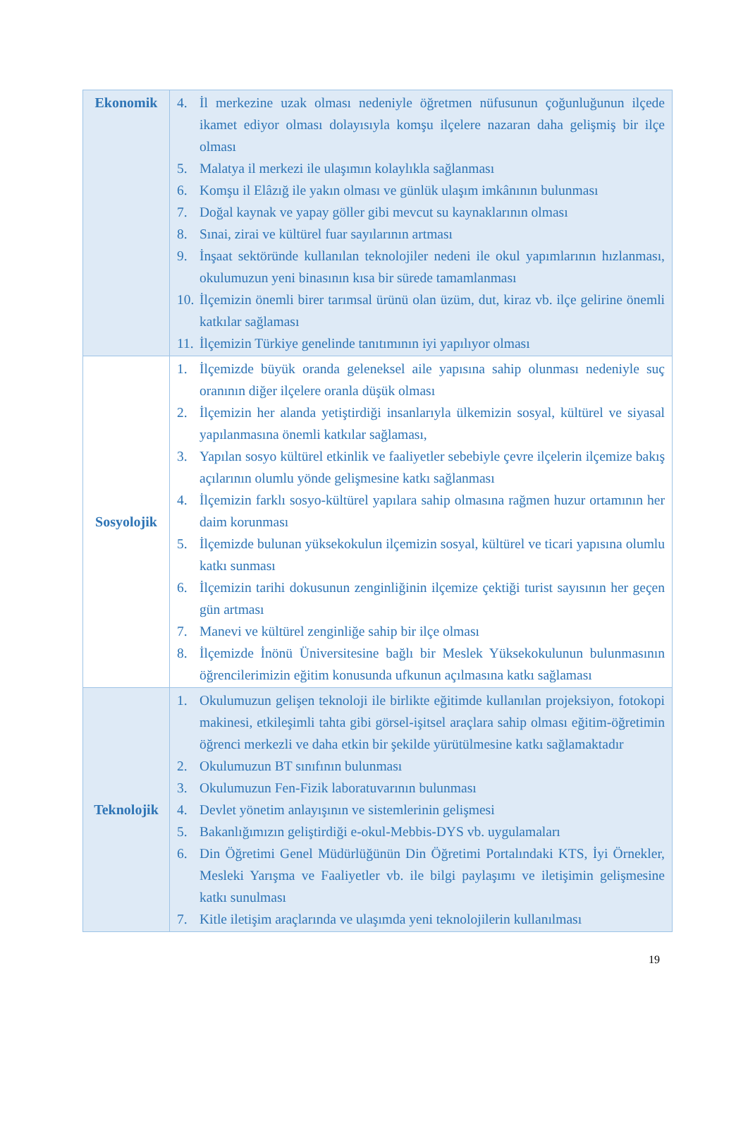| Ekonomik | 4. İl merkezine uzak olması nedeniyle öğretmen nüfusunun çoğunluğunun ilçede ikamet ediyor olması dolayısıyla komşu ilçelere nazaran daha gelişmiş bir ilçe olması 5. Malatya il merkezi ile ulaşımın kolaylıkla sağlanması 6. Komşu il Elâzığ ile yakın olması ve günlük ulaşım imkânının bulunması 7. Doğal kaynak ve yapay göller gibi mevcut su kaynaklarının olması 8. Sınai, zirai ve kültürel fuar sayılarının artması 9. İnşaat sektöründe kullanılan teknolojiler nedeni ile okul yapımlarının hızlanması, okulumuzun yeni binasının kısa bir sürede tamamlanması 10. İlçemizin önemli birer tarımsal ürünü olan üzüm, dut, kiraz vb. ilçe gelirine önemli katkılar sağlaması 11. İlçemizin Türkiye genelinde tanıtımının iyi yapılıyor olması |
| Sosyolojik | 1. İlçemizde büyük oranda geleneksel aile yapısına sahip olunması nedeniyle suç oranının diğer ilçelere oranla düşük olması 2. İlçemizin her alanda yetiştirdiği insanlarıyla ülkemizin sosyal, kültürel ve siyasal yapılanmasına önemli katkılar sağlaması, 3. Yapılan sosyo kültürel etkinlik ve faaliyetler sebebiyle çevre ilçelerin ilçemize bakış açılarının olumlu yönde gelişmesine katkı sağlanması 4. İlçemizin farklı sosyo-kültürel yapılara sahip olmasına rağmen huzur ortamının her daim korunması 5. İlçemizde bulunan yüksekokulun ilçemizin sosyal, kültürel ve ticari yapısına olumlu katkı sunması 6. İlçemizin tarihi dokusunun zenginliğinin ilçemize çektiği turist sayısının her geçen gün artması 7. Manevi ve kültürel zenginliğe sahip bir ilçe olması 8. İlçemizde İnönü Üniversitesine bağlı bir Meslek Yüksekokulunun bulunmasının öğrencilerimizin eğitim konusunda ufkunun açılmasına katkı sağlaması |
| Teknolojik | 1. Okulumuzun gelişen teknoloji ile birlikte eğitimde kullanılan projeksiyon, fotokopi makinesi, etkileşimli tahta gibi görsel-işitsel araçlara sahip olması eğitim-öğretimin öğrenci merkezli ve daha etkin bir şekilde yürütülmesine katkı sağlamaktadır 2. Okulumuzun BT sınıfının bulunması 3. Okulumuzun Fen-Fizik laboratuvarının bulunması 4. Devlet yönetim anlayışının ve sistemlerinin gelişmesi 5. Bakanlığımızın geliştirdiği e-okul-Mebbis-DYS vb. uygulamaları 6. Din Öğretimi Genel Müdürlüğünün Din Öğretimi Portalındaki KTS, İyi Örnekler, Mesleki Yarışma ve Faaliyetler vb. ile bilgi paylaşımı ve iletişimin gelişmesine katkı sunulması 7. Kitle iletişim araçlarında ve ulaşımda yeni teknolojilerin kullanılması |
19